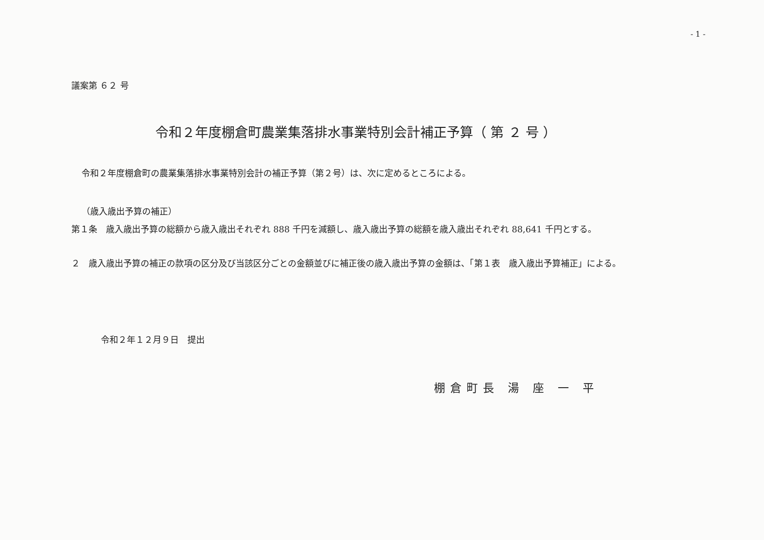- 1 -
議案第 ６２ 号
令和２年度棚倉町農業集落排水事業特別会計補正予算（ 第 ２ 号 ）
令和２年度棚倉町の農業集落排水事業特別会計の補正予算（第２号）は、次に定めるところによる。
（歳入歳出予算の補正）
第１条　歳入歳出予算の総額から歳入歳出それぞれ 888 千円を減額し、歳入歳出予算の総額を歳入歳出それぞれ 88,641 千円とする。
２　歳入歳出予算の補正の款項の区分及び当該区分ごとの金額並びに補正後の歳入歳出予算の金額は、「第１表　歳入歳出予算補正」による。
令和２年１２月９日　提出
棚倉町長 湯 座 一 平